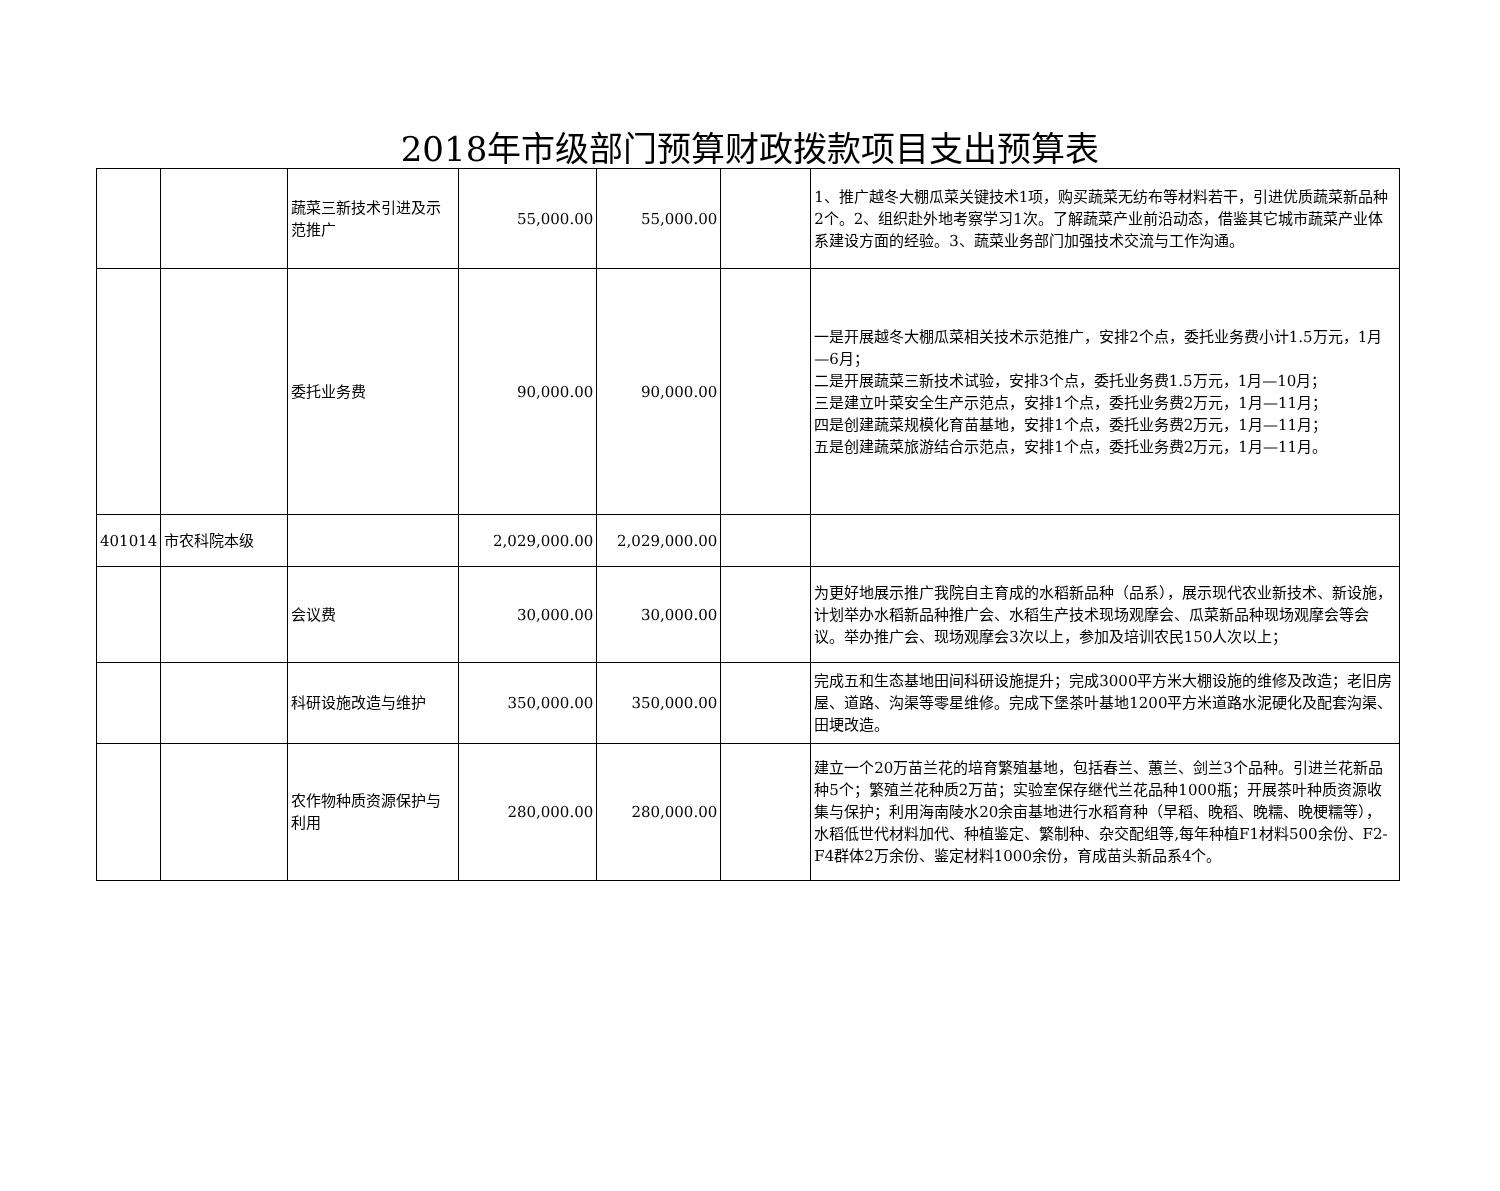2018年市级部门预算财政拨款项目支出预算表
| | | 蔬菜三新技术引进及示范推广 | 55,000.00 | 55,000.00 | | 1、推广越冬大棚瓜菜关键技术1项，购买蔬菜无纺布等材料若干，引进优质蔬菜新品种2个。2、组织赴外地考察学习1次。了解蔬菜产业前沿动态，借鉴其它城市蔬菜产业体系建设方面的经验。3、蔬菜业务部门加强技术交流与工作沟通。 |
| | | 委托业务费 | 90,000.00 | 90,000.00 | | 一是开展越冬大棚瓜菜相关技术示范推广，安排2个点，委托业务费小计1.5万元，1月—6月； 二是开展蔬菜三新技术试验，安排3个点，委托业务费1.5万元，1月—10月； 三是建立叶菜安全生产示范点，安排1个点，委托业务费2万元，1月—11月； 四是创建蔬菜规模化育苗基地，安排1个点，委托业务费2万元，1月—11月； 五是创建蔬菜旅游结合示范点，安排1个点，委托业务费2万元，1月—11月。 |
| 401014 | 市农科院本级 | | 2,029,000.00 | 2,029,000.00 | | |
| | | 会议费 | 30,000.00 | 30,000.00 | | 为更好地展示推广我院自主育成的水稻新品种（品系），展示现代农业新技术、新设施，计划举办水稻新品种推广会、水稻生产技术现场观摩会、瓜菜新品种现场观摩会等会议。举办推广会、现场观摩会3次以上，参加及培训农民150人次以上； |
| | | 科研设施改造与维护 | 350,000.00 | 350,000.00 | | 完成五和生态基地田间科研设施提升；完成3000平方米大棚设施的维修及改造；老旧房屋、道路、沟渠等零星维修。完成下堡茶叶基地1200平方米道路水泥硬化及配套沟渠、田埂改造。 |
| | | 农作物种质资源保护与利用 | 280,000.00 | 280,000.00 | | 建立一个20万苗兰花的培育繁殖基地，包括春兰、蕙兰、剑兰3个品种。引进兰花新品种5个；繁殖兰花种质2万苗；实验室保存继代兰花品种1000瓶；开展茶叶种质资源收集与保护；利用海南陵水20余亩基地进行水稻育种（早稻、晚稻、晚糯、晚梗糯等），水稻低世代材料加代、种植鉴定、繁制种、杂交配组等,每年种植F1材料500余份、F2-F4群体2万余份、鉴定材料1000余份，育成苗头新品系4个。 |